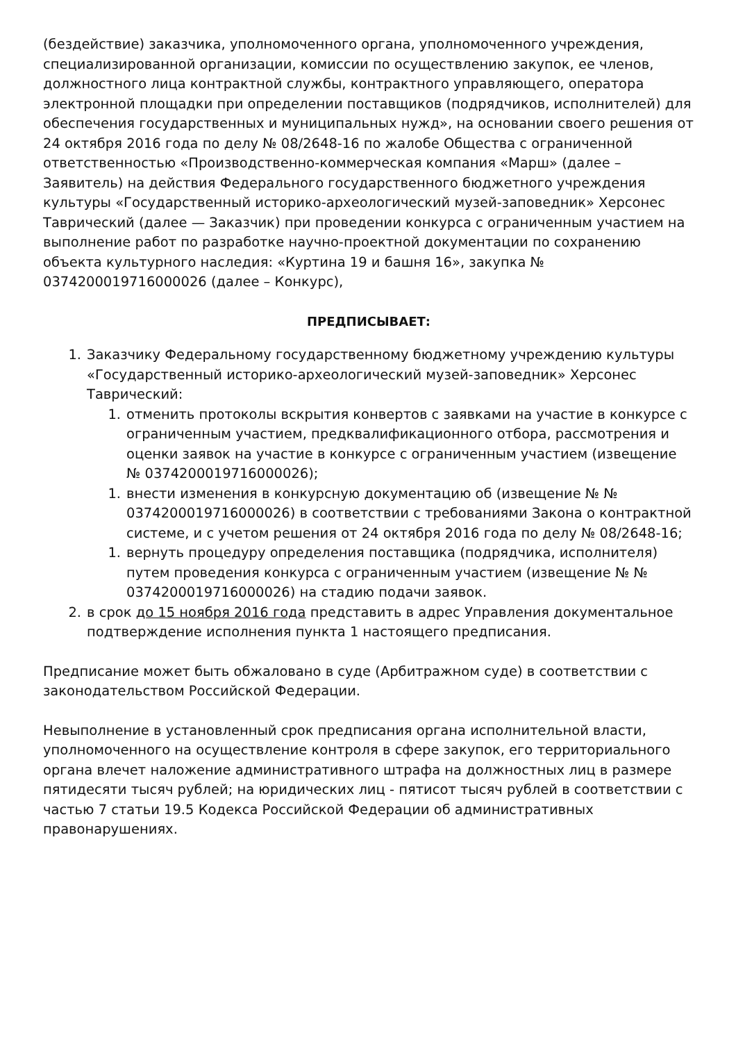(бездействие) заказчика, уполномоченного органа, уполномоченного учреждения, специализированной организации, комиссии по осуществлению закупок, ее членов, должностного лица контрактной службы, контрактного управляющего, оператора электронной площадки при определении поставщиков (подрядчиков, исполнителей) для обеспечения государственных и муниципальных нужд», на основании своего решения от 24 октября 2016 года по делу № 08/2648-16 по жалобе Общества с ограниченной ответственностью «Производственно-коммерческая компания «Марш» (далее – Заявитель) на действия Федерального государственного бюджетного учреждения культуры «Государственный историко-археологический музей-заповедник» Херсонес Таврический (далее — Заказчик) при проведении конкурса с ограниченным участием на выполнение работ по разработке научно-проектной документации по сохранению объекта культурного наследия: «Куртина 19 и башня 16», закупка № 0374200019716000026 (далее – Конкурс),
ПРЕДПИСЫВАЕТ:
1. Заказчику Федеральному государственному бюджетному учреждению культуры «Государственный историко-археологический музей-заповедник» Херсонес Таврический:
1. отменить протоколы вскрытия конвертов с заявками на участие в конкурсе с ограниченным участием, предквалификационного отбора, рассмотрения и оценки заявок на участие в конкурсе с ограниченным участием (извещение № 0374200019716000026);
1. внести изменения в конкурсную документацию об (извещение № № 0374200019716000026) в соответствии с требованиями Закона о контрактной системе, и с учетом решения от 24 октября 2016 года по делу № 08/2648-16;
1. вернуть процедуру определения поставщика (подрядчика, исполнителя) путем проведения конкурса с ограниченным участием (извещение № № 0374200019716000026) на стадию подачи заявок.
2. в срок до 15 ноября 2016 года представить в адрес Управления документальное подтверждение исполнения пункта 1 настоящего предписания.
Предписание может быть обжаловано в суде (Арбитражном суде) в соответствии с законодательством Российской Федерации.
Невыполнение в установленный срок предписания органа исполнительной власти, уполномоченного на осуществление контроля в сфере закупок, его территориального органа влечет наложение административного штрафа на должностных лиц в размере пятидесяти тысяч рублей; на юридических лиц - пятисот тысяч рублей в соответствии с частью 7 статьи 19.5 Кодекса Российской Федерации об административных правонарушениях.